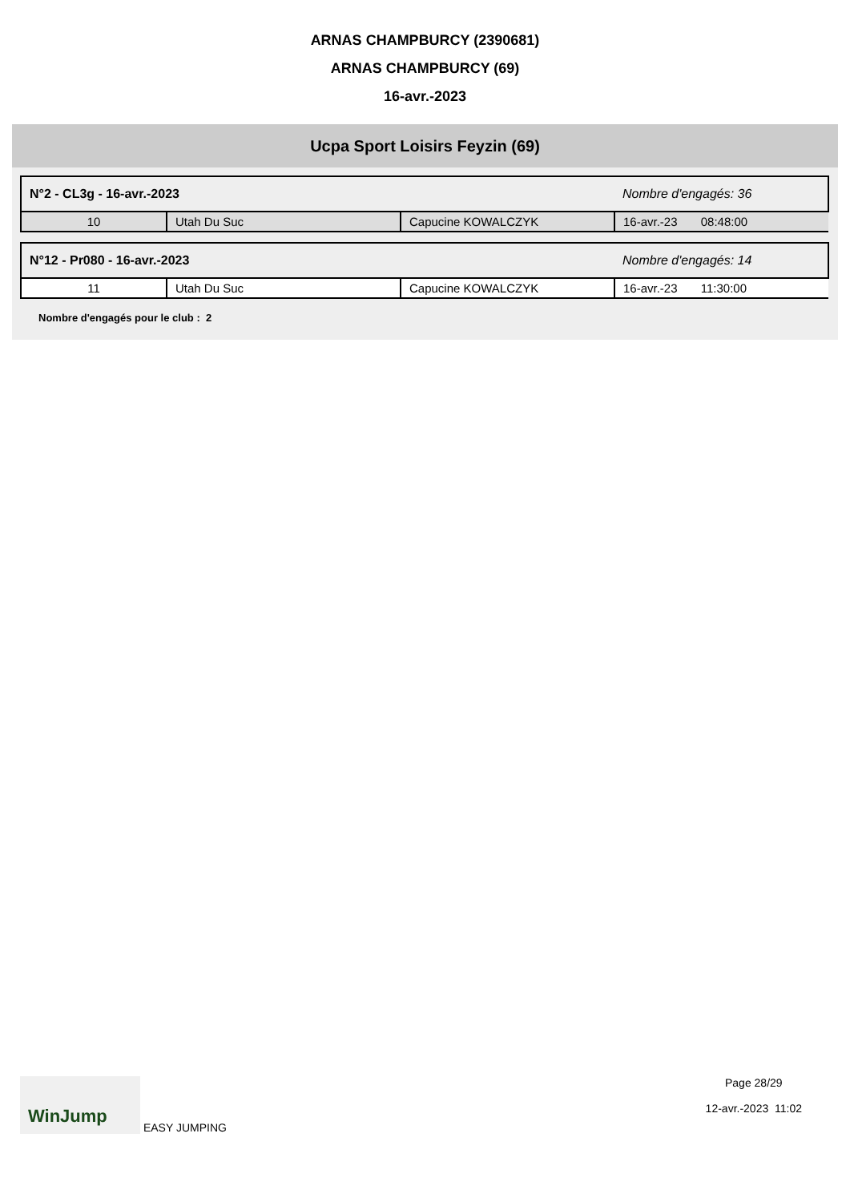ARNAS CHAMPBURCY (2390681)
ARNAS CHAMPBURCY (69)
16-avr.-2023
Ucpa Sport Loisirs Feyzin (69)
| N°2 - CL3g - 16-avr.-2023 | | | Nombre d'engagés: 36 |
| 10 | Utah Du Suc | Capucine KOWALCZYK | 16-avr.-23 08:48:00 |
| N°12 - Pr080 - 16-avr.-2023 | | | Nombre d'engagés: 14 |
| 11 | Utah Du Suc | Capucine KOWALCZYK | 16-avr.-23 11:30:00 |
Nombre d'engagés pour le club : 2
WinJump EASY JUMPING Page 28/29
12-avr.-2023 11:02